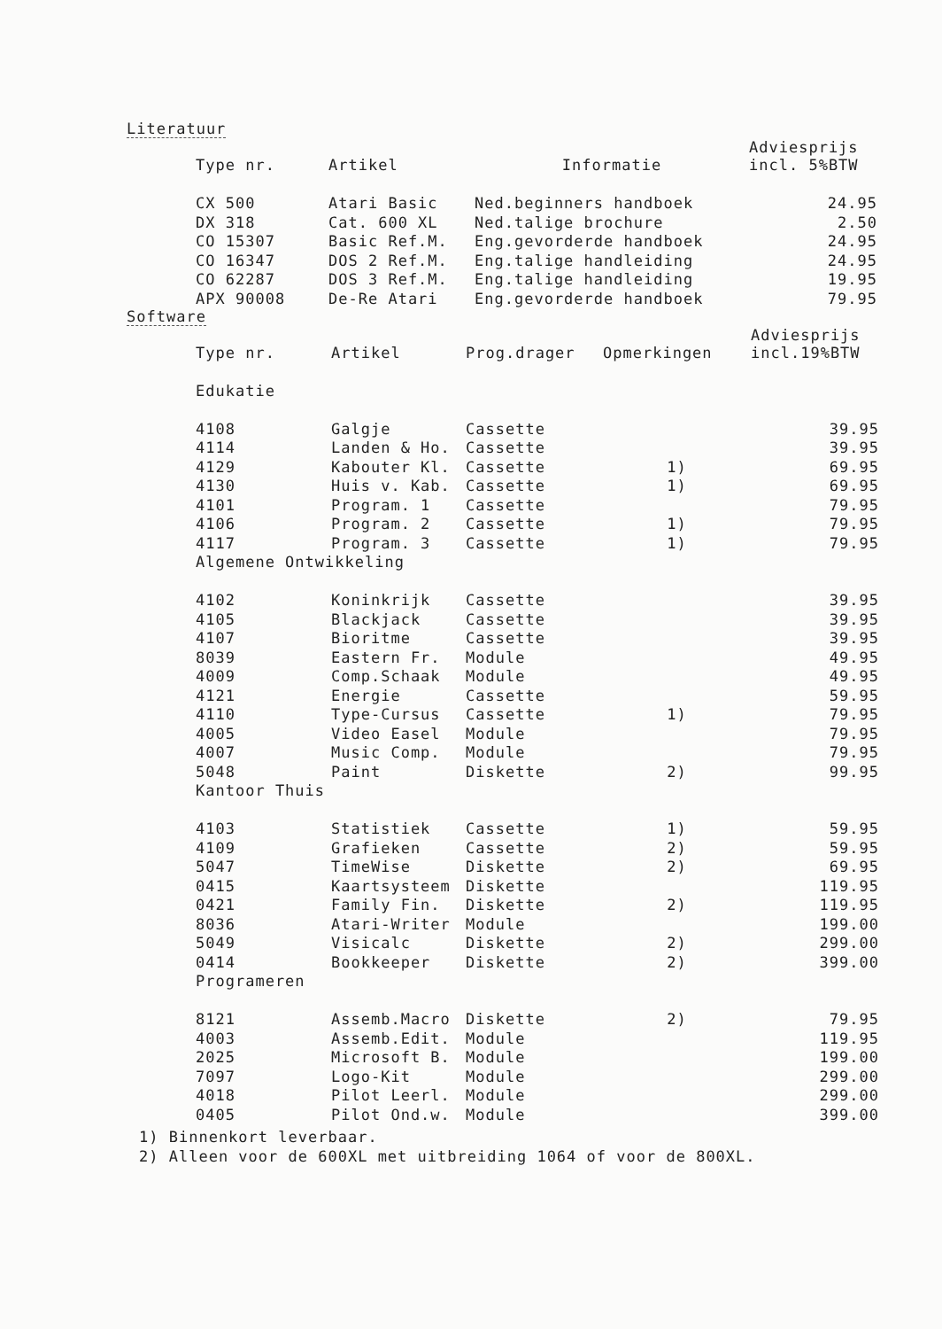Literatuur
| Type nr. | Artikel | Informatie | Adviesprijs incl. 5%BTW |
| --- | --- | --- | --- |
| CX 500 | Atari Basic | Ned.beginners handboek | 24.95 |
| DX 318 | Cat. 600 XL | Ned.talige brochure | 2.50 |
| CO 15307 | Basic Ref.M. | Eng.gevorderde handboek | 24.95 |
| CO 16347 | DOS 2 Ref.M. | Eng.talige handleiding | 24.95 |
| CO 62287 | DOS 3 Ref.M. | Eng.talige handleiding | 19.95 |
| APX 90008 | De-Re Atari | Eng.gevorderde handboek | 79.95 |
Software
| Type nr. | Artikel | Prog.drager | Opmerkingen | Adviesprijs incl.19%BTW |
| --- | --- | --- | --- | --- |
| Edukatie | | | | |
| 4108 | Galgje | Cassette | | 39.95 |
| 4114 | Landen & Ho. | Cassette | | 39.95 |
| 4129 | Kabouter Kl. | Cassette | 1) | 69.95 |
| 4130 | Huis v. Kab. | Cassette | 1) | 69.95 |
| 4101 | Program. 1 | Cassette | | 79.95 |
| 4106 | Program. 2 | Cassette | 1) | 79.95 |
| 4117 | Program. 3 | Cassette | 1) | 79.95 |
| Algemene Ontwikkeling | | | | |
| 4102 | Koninkrijk | Cassette | | 39.95 |
| 4105 | Blackjack | Cassette | | 39.95 |
| 4107 | Bioritme | Cassette | | 39.95 |
| 8039 | Eastern Fr. | Module | | 49.95 |
| 4009 | Comp.Schaak | Module | | 49.95 |
| 4121 | Energie | Cassette | | 59.95 |
| 4110 | Type-Cursus | Cassette | 1) | 79.95 |
| 4005 | Video Easel | Module | | 79.95 |
| 4007 | Music Comp. | Module | | 79.95 |
| 5048 | Paint | Diskette | 2) | 99.95 |
| Kantoor Thuis | | | | |
| 4103 | Statistiek | Cassette | 1) | 59.95 |
| 4109 | Grafieken | Cassette | 2) | 59.95 |
| 5047 | TimeWise | Diskette | 2) | 69.95 |
| 0415 | Kaartsysteem | Diskette | | 119.95 |
| 0421 | Family Fin. | Diskette | 2) | 119.95 |
| 8036 | Atari-Writer | Module | | 199.00 |
| 5049 | Visicalc | Diskette | 2) | 299.00 |
| 0414 | Bookkeeper | Diskette | 2) | 399.00 |
| Programeren | | | | |
| 8121 | Assemb.Macro | Diskette | 2) | 79.95 |
| 4003 | Assemb.Edit. | Module | | 119.95 |
| 2025 | Microsoft B. | Module | | 199.00 |
| 7097 | Logo-Kit | Module | | 299.00 |
| 4018 | Pilot Leerl. | Module | | 299.00 |
| 0405 | Pilot Ond.w. | Module | | 399.00 |
1) Binnenkort leverbaar.
2) Alleen voor de 600XL met uitbreiding 1064 of voor de 800XL.